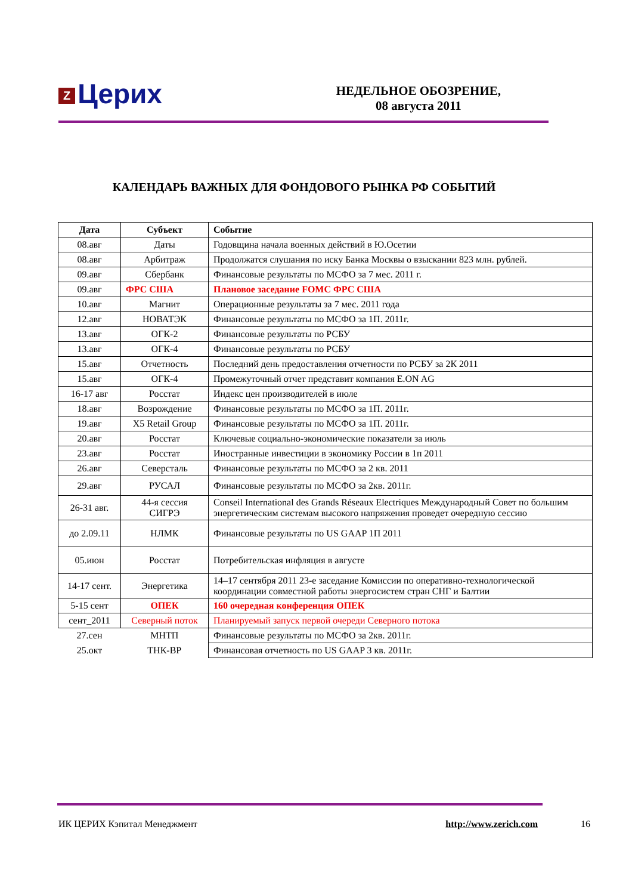Z Церих
НЕДЕЛЬНОЕ ОБОЗРЕНИЕ,
08 августа 2011
КАЛЕНДАРЬ ВАЖНЫХ ДЛЯ ФОНДОВОГО РЫНКА РФ СОБЫТИЙ
| Дата | Субъект | Событие |
| --- | --- | --- |
| 08.авг | Даты | Годовщина начала военных действий в Ю.Осетии |
| 08.авг | Арбитраж | Продолжатся слушания по иску Банка Москвы о взыскании 823 млн. рублей. |
| 09.авг | Сбербанк | Финансовые результаты по МСФО за 7 мес. 2011 г. |
| 09.авг | ФРС США | Плановое заседание FOMC ФРС США |
| 10.авг | Магнит | Операционные результаты за 7 мес. 2011 года |
| 12.авг | НОВАТЭК | Финансовые результаты по МСФО за 1П. 2011г. |
| 13.авг | ОГК-2 | Финансовые результаты по РСБУ |
| 13.авг | ОГК-4 | Финансовые результаты по РСБУ |
| 15.авг | Отчетность | Последний день предоставления отчетности по РСБУ за 2К 2011 |
| 15.авг | ОГК-4 | Промежуточный отчет представит компания E.ON AG |
| 16-17 авг | Росстат | Индекс цен производителей в июле |
| 18.авг | Возрождение | Финансовые результаты по МСФО за 1П. 2011г. |
| 19.авг | X5 Retail Group | Финансовые результаты по МСФО за 1П. 2011г. |
| 20.авг | Росстат | Ключевые социально-экономические показатели за июль |
| 23.авг | Росстат | Иностранные инвестиции в экономику России в 1п 2011 |
| 26.авг | Северсталь | Финансовые результаты по МСФО за 2 кв. 2011 |
| 29.авг | РУСАЛ | Финансовые результаты по МСФО за 2кв. 2011г. |
| 26-31 авг. | 44-я сессия СИГРЭ | Conseil International des Grands Réseaux Electriques Международный Совет по большим энергетическим системам высокого напряжения проведет очередную сессию |
| до 2.09.11 | НЛМК | Финансовые результаты по US GAAP 1П 2011 |
| 05.июн | Росстат | Потребительская инфляция в августе |
| 14-17 сент. | Энергетика | 14–17 сентября 2011 23-е заседание Комиссии по оперативно-технологической координации совместной работы энергосистем стран СНГ и Балтии |
| 5-15 сент | ОПЕК | 160 очередная конференция ОПЕК |
| сент_2011 | Северный поток | Планируемый запуск первой очереди Северного потока |
| 27.сен | МНТП | Финансовые результаты по МСФО за 2кв. 2011г. |
| 25.окт | ТНК-ВР | Финансовая отчетность по US GAAP 3 кв. 2011г. |
ИК ЦЕРИХ Кэпитал Менеджмент http://www.zerich.com 16